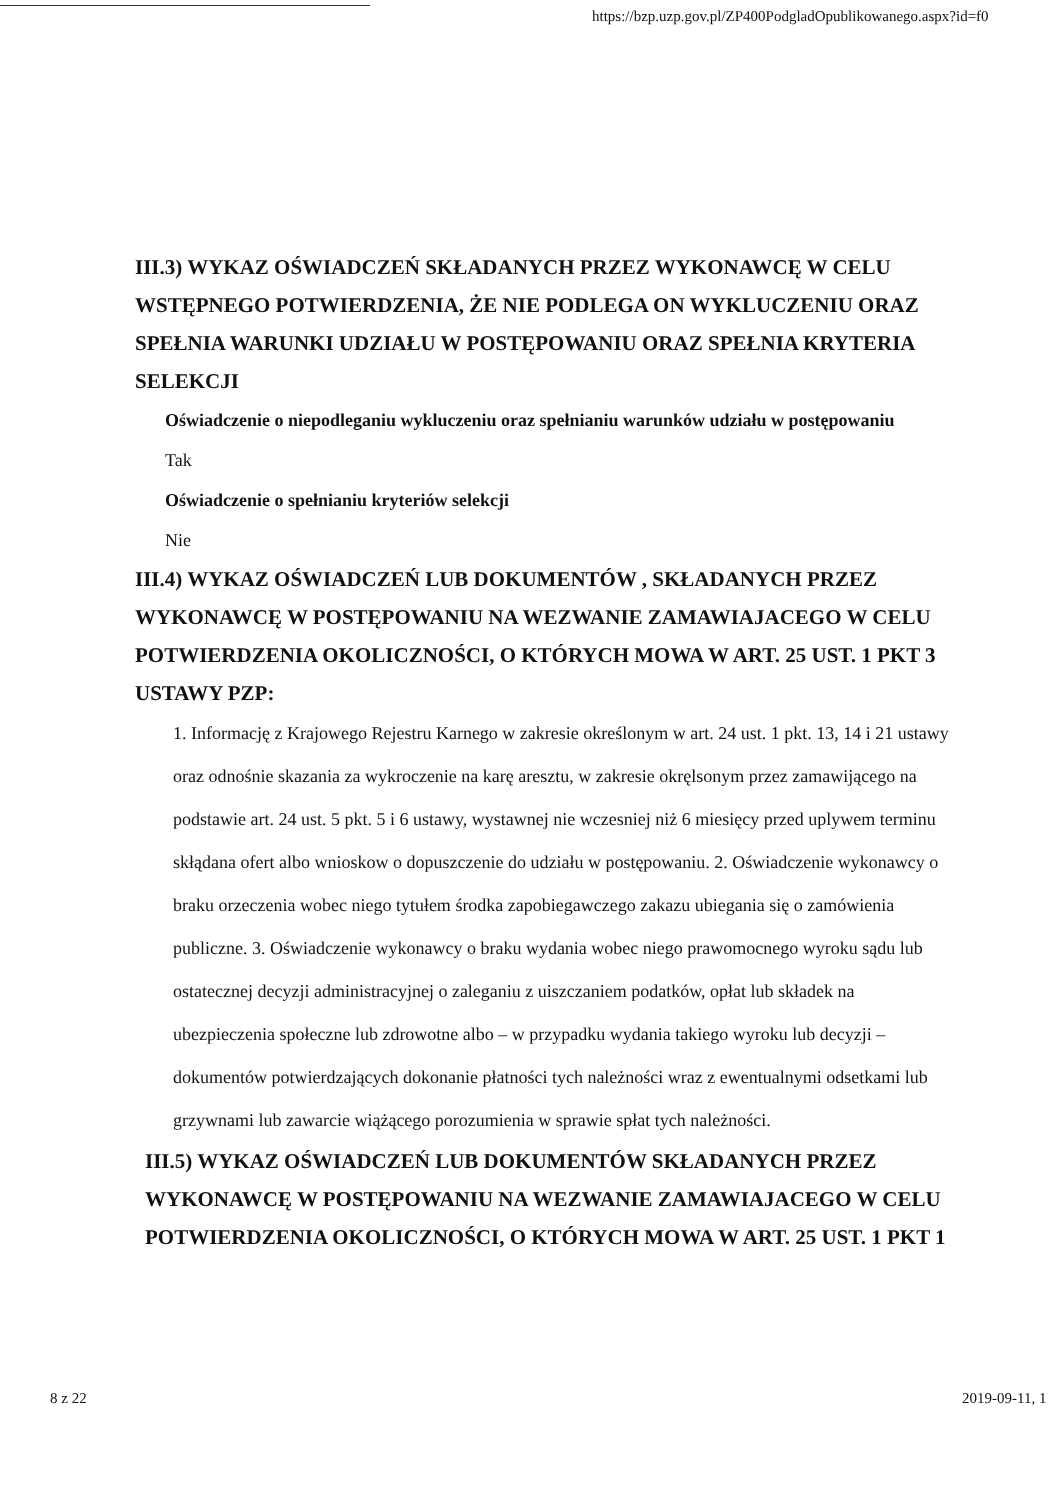https://bzp.uzp.gov.pl/ZP400PodgladOpublikowanego.aspx?id=f0
III.3) WYKAZ OŚWIADCZEŃ SKŁADANYCH PRZEZ WYKONAWCĘ W CELU WSTĘPNEGO POTWIERDZENIA, ŻE NIE PODLEGA ON WYKLUCZENIU ORAZ SPEŁNIA WARUNKI UDZIAŁU W POSTĘPOWANIU ORAZ SPEŁNIA KRYTERIA SELEKCJI
Oświadczenie o niepodleganiu wykluczeniu oraz spełnianiu warunków udziału w postępowaniu
Tak
Oświadczenie o spełnianiu kryteriów selekcji
Nie
III.4) WYKAZ OŚWIADCZEŃ LUB DOKUMENTÓW , SKŁADANYCH PRZEZ WYKONAWCĘ W POSTĘPOWANIU NA WEZWANIE ZAMAWIAJACEGO W CELU POTWIERDZENIA OKOLICZNOŚCI, O KTÓRYCH MOWA W ART. 25 UST. 1 PKT 3 USTAWY PZP:
1. Informację z Krajowego Rejestru Karnego w zakresie określonym w art. 24 ust. 1 pkt. 13, 14 i 21 ustawy oraz odnośnie skazania za wykroczenie na karę aresztu, w zakresie okręlsonym przez zamawijącego na podstawie art. 24 ust. 5 pkt. 5 i 6 ustawy, wystawnej nie wczesniej niż 6 miesięcy przed uplywem terminu skłądana ofert albo wnioskow o dopuszczenie do udziału w postępowaniu. 2. Oświadczenie wykonawcy o braku orzeczenia wobec niego tytułem środka zapobiegawczego zakazu ubiegania się o zamówienia publiczne. 3. Oświadczenie wykonawcy o braku wydania wobec niego prawomocnego wyroku sądu lub ostatecznej decyzji administracyjnej o zaleganiu z uiszczaniem podatków, opłat lub składek na ubezpieczenia społeczne lub zdrowotne albo – w przypadku wydania takiego wyroku lub decyzji – dokumentów potwierdzających dokonanie płatności tych należności wraz z ewentualnymi odsetkami lub grzywnami lub zawarcie wiążącego porozumienia w sprawie spłat tych należności.
III.5) WYKAZ OŚWIADCZEŃ LUB DOKUMENTÓW SKŁADANYCH PRZEZ WYKONAWCĘ W POSTĘPOWANIU NA WEZWANIE ZAMAWIAJACEGO W CELU POTWIERDZENIA OKOLICZNOŚCI, O KTÓRYCH MOWA W ART. 25 UST. 1 PKT 1
8 z 22 2019-09-11, 1